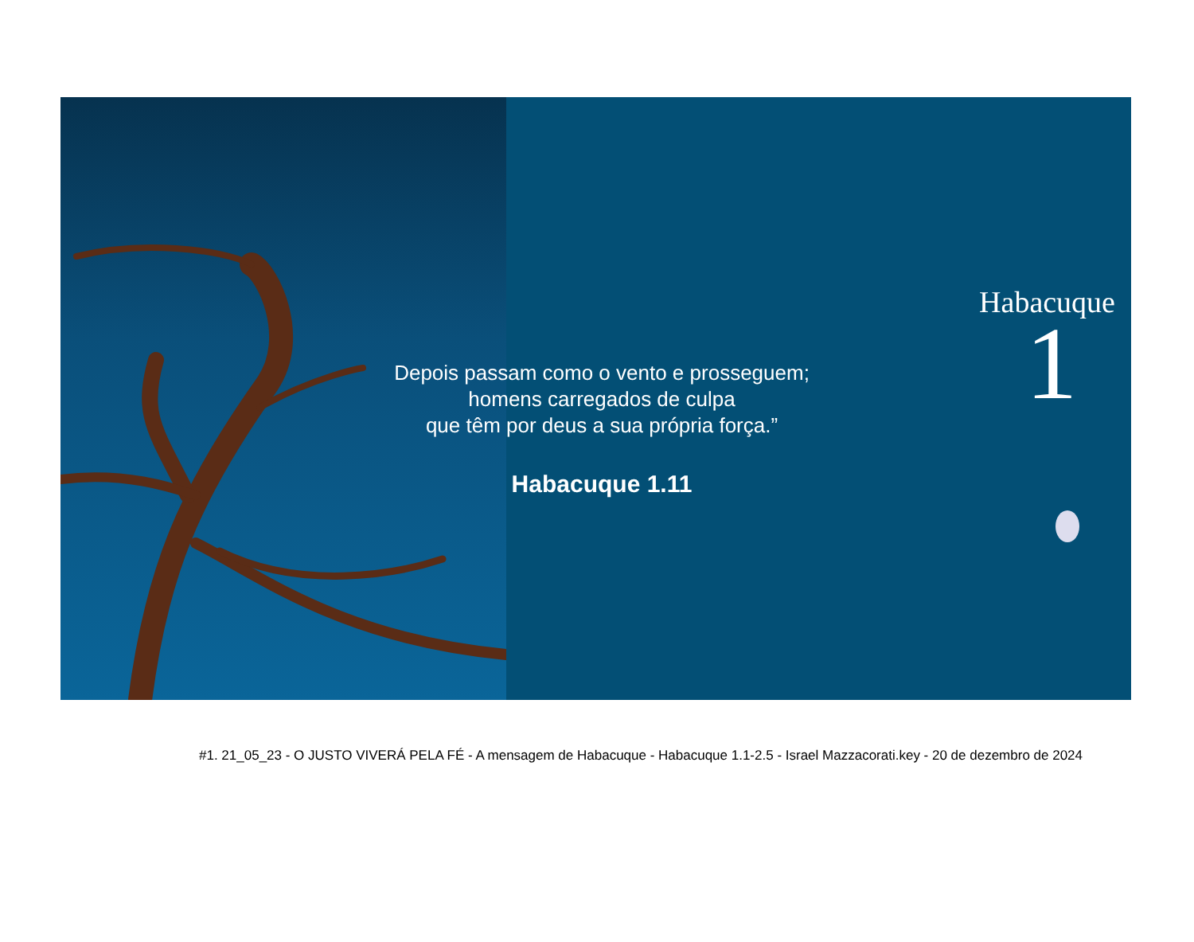Depois passam como o vento e prosseguem;
homens carregados de culpa
que têm por deus a sua própria força.”
Habacuque 1.11
Habacuque
1
#1. 21_05_23 - O JUSTO VIVERÁ PELA FÉ - A mensagem de Habacuque - Habacuque 1.1-2.5 - Israel Mazzacorati.key - 20 de dezembro de 2024